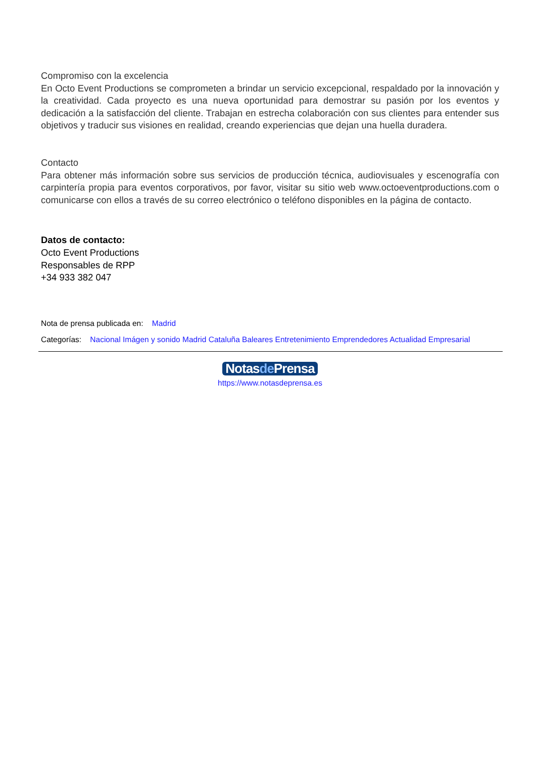Compromiso con la excelencia
En Octo Event Productions se comprometen a brindar un servicio excepcional, respaldado por la innovación y la creatividad. Cada proyecto es una nueva oportunidad para demostrar su pasión por los eventos y dedicación a la satisfacción del cliente. Trabajan en estrecha colaboración con sus clientes para entender sus objetivos y traducir sus visiones en realidad, creando experiencias que dejan una huella duradera.
Contacto
Para obtener más información sobre sus servicios de producción técnica, audiovisuales y escenografía con carpintería propia para eventos corporativos, por favor, visitar su sitio web www.octoeventproductions.com o comunicarse con ellos a través de su correo electrónico o teléfono disponibles en la página de contacto.
Datos de contacto:
Octo Event Productions
Responsables de RPP
+34 933 382 047
Nota de prensa publicada en: Madrid
Categorías: Nacional Imágen y sonido Madrid Cataluña Baleares Entretenimiento Emprendedores Actualidad Empresarial
Notasde Prensa
https://www.notasdeprensa.es